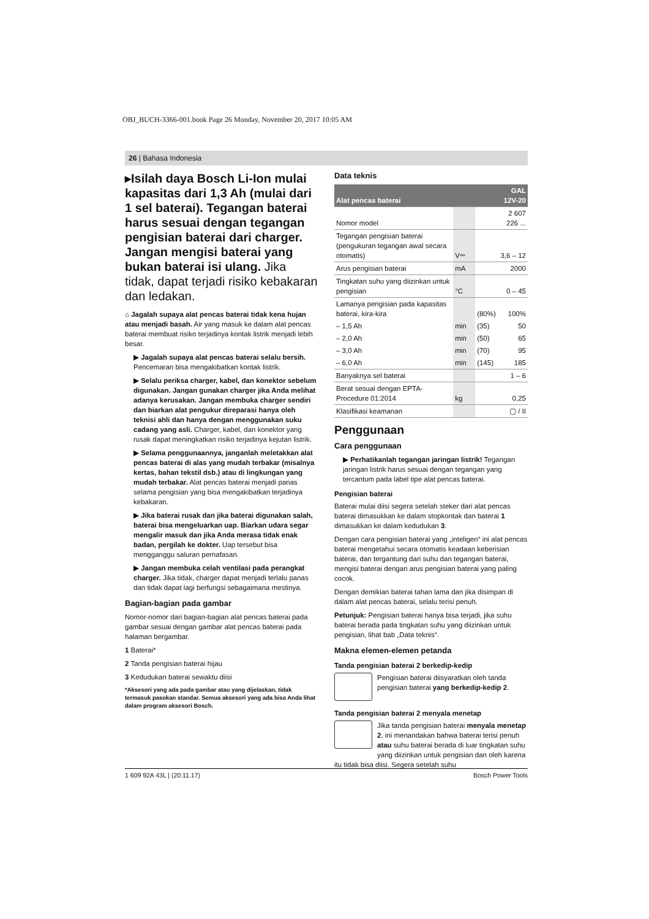OBJ_BUCH-3366-001.book Page 26 Monday, November 20, 2017 10:05 AM
26 | Bahasa Indonesia
▸Isilah daya Bosch Li-Ion mulai kapasitas dari 1,3 Ah (mulai dari 1 sel baterai). Tegangan baterai harus sesuai dengan tegangan pengisian baterai dari charger. Jangan mengisi baterai yang bukan baterai isi ulang. Jika tidak, dapat terjadi risiko kebakaran dan ledakan.
⌂ Jagalah supaya alat pencas baterai tidak kena hujan atau menjadi basah. Air yang masuk ke dalam alat pencas baterai membuat risiko terjadinya kontak listrik menjadi lebih besar.
▶ Jagalah supaya alat pencas baterai selalu bersih. Pencemaran bisa mengakibatkan kontak listrik.
▶ Selalu periksa charger, kabel, dan konektor sebelum digunakan. Jangan gunakan charger jika Anda melihat adanya kerusakan. Jangan membuka charger sendiri dan biarkan alat pengukur direparasi hanya oleh teknisi ahli dan hanya dengan menggunakan suku cadang yang asli. Charger, kabel, dan konektor yang rusak dapat meningkatkan risiko terjadinya kejutan listrik.
▶ Selama penggunaannya, janganlah meletakkan alat pencas baterai di alas yang mudah terbakar (misalnya kertas, bahan tekstil dsb.) atau di lingkungan yang mudah terbakar. Alat pencas baterai menjadi panas selama pengisian yang bisa mengakibatkan terjadinya kebakaran.
▶ Jika baterai rusak dan jika baterai digunakan salah, baterai bisa mengeluarkan uap. Biarkan udara segar mengalir masuk dan jika Anda merasa tidak enak badan, pergilah ke dokter. Uap tersebut bisa mengganggu saluran pernafasan.
▶ Jangan membuka celah ventilasi pada perangkat charger. Jika tidak, charger dapat menjadi terlalu panas dan tidak dapat lagi berfungsi sebagaimana mestinya.
Bagian-bagian pada gambar
Nomor-nomor dari bagian-bagian alat pencas baterai pada gambar sesuai dengan gambar alat pencas baterai pada halaman bergambar.
1 Baterai*
2 Tanda pengisian baterai hijau
3 Kedudukan baterai sewaktu diisi
*Aksesori yang ada pada gambar atau yang dijelaskan, tidak termasuk pasokan standar. Semua aksesori yang ada bisa Anda lihat dalam program aksesori Bosch.
Data teknis
| Alat pencas baterai | | | GAL 12V-20 |
| --- | --- | --- | --- |
| Nomor model | | | 2 607 226 ... |
| Tegangan pengisian baterai (pengukuran tegangan awal secara otomatis) | V⎓ | | 3,6 – 12 |
| Arus pengisian baterai | mA | | 2000 |
| Tingkatan suhu yang diizinkan untuk pengisian | °C | | 0 – 45 |
| Lamanya pengisian pada kapasitas baterai, kira-kira | | (80%) | 100% |
| – 1,5 Ah | min | (35) | 50 |
| – 2,0 Ah | min | (50) | 65 |
| – 3,0 Ah | min | (70) | 95 |
| – 6,0 Ah | min | (145) | 185 |
| Banyaknya sel baterai | | | 1 – 6 |
| Berat sesuai dengan EPTA-Procedure 01:2014 | kg | | 0,25 |
| Klasifikasi keamanan | | | ▢ / II |
Penggunaan
Cara penggunaan
▶ Perhatikanlah tegangan jaringan listrik! Tegangan jaringan listrik harus sesuai dengan tegangan yang tercantum pada label tipe alat pencas baterai.
Pengisian baterai
Baterai mulai diisi segera setelah steker dari alat pencas baterai dimasukkan ke dalam stopkontak dan baterai 1 dimasukkan ke dalam kedudukan 3.
Dengan cara pengisian baterai yang „inteligen“ ini alat pencas baterai mengetahui secara otomatis keadaan keberisian baterai, dan tergantung dari suhu dan tegangan baterai, mengisi baterai dengan arus pengisian baterai yang paling cocok.
Dengan demikian baterai tahan lama dan jika disimpan di dalam alat pencas baterai, selalu terisi penuh.
Petunjuk: Pengisian baterai hanya bisa terjadi, jika suhu baterai berada pada tingkatan suhu yang diizinkan untuk pengisian, lihat bab „Data teknis“.
Makna elemen-elemen petanda
Tanda pengisian baterai 2 berkedip-kedip
Pengisian baterai diisyaratkan oleh tanda pengisian baterai yang berkedip-kedip 2.
Tanda pengisian baterai 2 menyala menetap
Jika tanda pengisian baterai menyala menetap 2, ini menandakan bahwa baterai terisi penuh atau suhu baterai berada di luar tingkatan suhu yang diizinkan untuk pengisian dan oleh karena itu tidak bisa diisi. Segera setelah suhu
1 609 92A 43L | (20.11.17) Bosch Power Tools